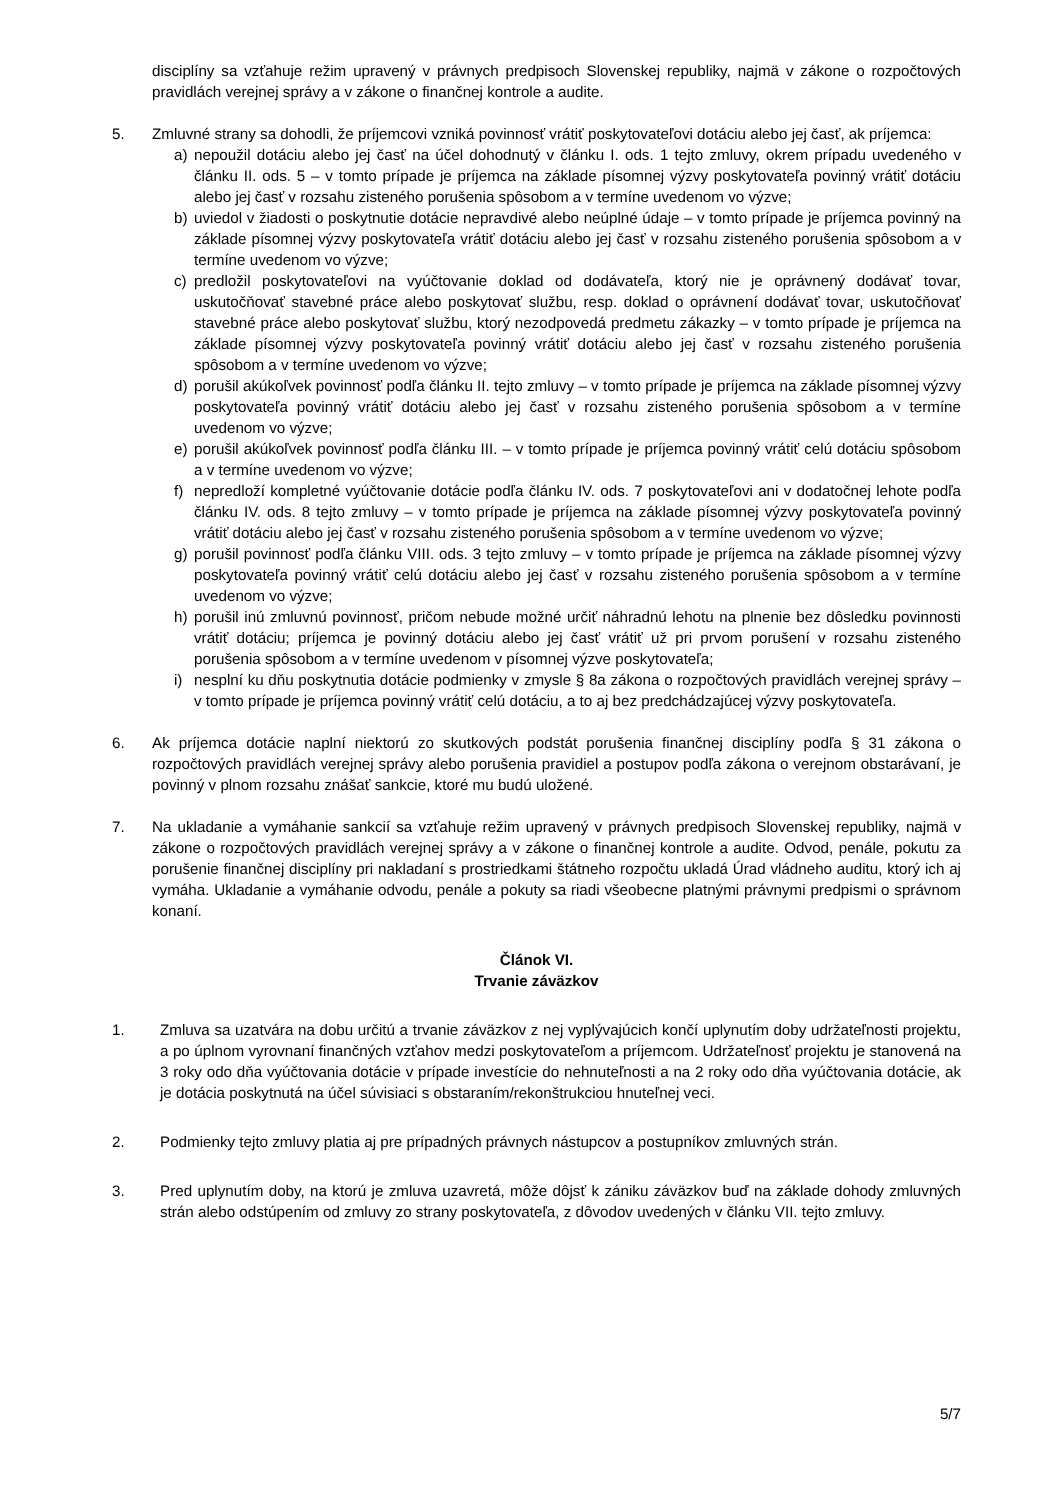disciplíny sa vzťahuje režim upravený v právnych predpisoch Slovenskej republiky, najmä v zákone o rozpočtových pravidlách verejnej správy a v zákone o finančnej kontrole a audite.
5. Zmluvné strany sa dohodli, že príjemcovi vzniká povinnosť vrátiť poskytovateľovi dotáciu alebo jej časť, ak príjemca:
a) nepoužil dotáciu alebo jej časť na účel dohodnutý v článku I. ods. 1 tejto zmluvy, okrem prípadu uvedeného v článku II. ods. 5 – v tomto prípade je príjemca na základe písomnej výzvy poskytovateľa povinný vrátiť dotáciu alebo jej časť v rozsahu zisteného porušenia spôsobom a v termíne uvedenom vo výzve;
b) uviedol v žiadosti o poskytnutie dotácie nepravdivé alebo neúplné údaje – v tomto prípade je príjemca povinný na základe písomnej výzvy poskytovateľa vrátiť dotáciu alebo jej časť v rozsahu zisteného porušenia spôsobom a v termíne uvedenom vo výzve;
c) predložil poskytovateľovi na vyúčtovanie doklad od dodávateľa, ktorý nie je oprávnený dodávať tovar, uskutočňovať stavebné práce alebo poskytovať službu, resp. doklad o oprávnení dodávať tovar, uskutočňovať stavebné práce alebo poskytovať službu, ktorý nezodpovedá predmetu zákazky – v tomto prípade je príjemca na základe písomnej výzvy poskytovateľa povinný vrátiť dotáciu alebo jej časť v rozsahu zisteného porušenia spôsobom a v termíne uvedenom vo výzve;
d) porušil akúkoľvek povinnosť podľa článku II. tejto zmluvy – v tomto prípade je príjemca na základe písomnej výzvy poskytovateľa povinný vrátiť dotáciu alebo jej časť v rozsahu zisteného porušenia spôsobom a v termíne uvedenom vo výzve;
e) porušil akúkoľvek povinnosť podľa článku III. – v tomto prípade je príjemca povinný vrátiť celú dotáciu spôsobom a v termíne uvedenom vo výzve;
f) nepredloží kompletné vyúčtovanie dotácie podľa článku IV. ods. 7 poskytovateľovi ani v dodatočnej lehote podľa článku IV. ods. 8 tejto zmluvy – v tomto prípade je príjemca na základe písomnej výzvy poskytovateľa povinný vrátiť dotáciu alebo jej časť v rozsahu zisteného porušenia spôsobom a v termíne uvedenom vo výzve;
g) porušil povinnosť podľa článku VIII. ods. 3 tejto zmluvy – v tomto prípade je príjemca na základe písomnej výzvy poskytovateľa povinný vrátiť celú dotáciu alebo jej časť v rozsahu zisteného porušenia spôsobom a v termíne uvedenom vo výzve;
h) porušil inú zmluvnú povinnosť, pričom nebude možné určiť náhradnú lehotu na plnenie bez dôsledku povinnosti vrátiť dotáciu; príjemca je povinný dotáciu alebo jej časť vrátiť už pri prvom porušení v rozsahu zisteného porušenia spôsobom a v termíne uvedenom v písomnej výzve poskytovateľa;
i) nesplní ku dňu poskytnutia dotácie podmienky v zmysle § 8a zákona o rozpočtových pravidlách verejnej správy – v tomto prípade je príjemca povinný vrátiť celú dotáciu, a to aj bez predchádzajúcej výzvy poskytovateľa.
6. Ak príjemca dotácie naplní niektorú zo skutkových podstát porušenia finančnej disciplíny podľa § 31 zákona o rozpočtových pravidlách verejnej správy alebo porušenia pravidiel a postupov podľa zákona o verejnom obstarávaní, je povinný v plnom rozsahu znášať sankcie, ktoré mu budú uložené.
7. Na ukladanie a vymáhanie sankcií sa vzťahuje režim upravený v právnych predpisoch Slovenskej republiky, najmä v zákone o rozpočtových pravidlách verejnej správy a v zákone o finančnej kontrole a audite. Odvod, penále, pokutu za porušenie finančnej disciplíny pri nakladaní s prostriedkami štátneho rozpočtu ukladá Úrad vládneho auditu, ktorý ich aj vymáha. Ukladanie a vymáhanie odvodu, penále a pokuty sa riadi všeobecne platnými právnymi predpismi o správnom konaní.
Článok VI.
Trvanie záväzkov
1. Zmluva sa uzatvára na dobu určitú a trvanie záväzkov z nej vyplývajúcich končí uplynutím doby udržateľnosti projektu, a po úplnom vyrovnaní finančných vzťahov medzi poskytovateľom a príjemcom. Udržateľnosť projektu je stanovená na 3 roky odo dňa vyúčtovania dotácie v prípade investície do nehnuteľnosti a na 2 roky odo dňa vyúčtovania dotácie, ak je dotácia poskytnutá na účel súvisiaci s obstaraním/rekonštrukciou hnuteľnej veci.
2. Podmienky tejto zmluvy platia aj pre prípadných právnych nástupcov a postupníkov zmluvných strán.
3. Pred uplynutím doby, na ktorú je zmluva uzavretá, môže dôjsť k zániku záväzkov buď na základe dohody zmluvných strán alebo odstúpením od zmluvy zo strany poskytovateľa, z dôvodov uvedených v článku VII. tejto zmluvy.
5/7